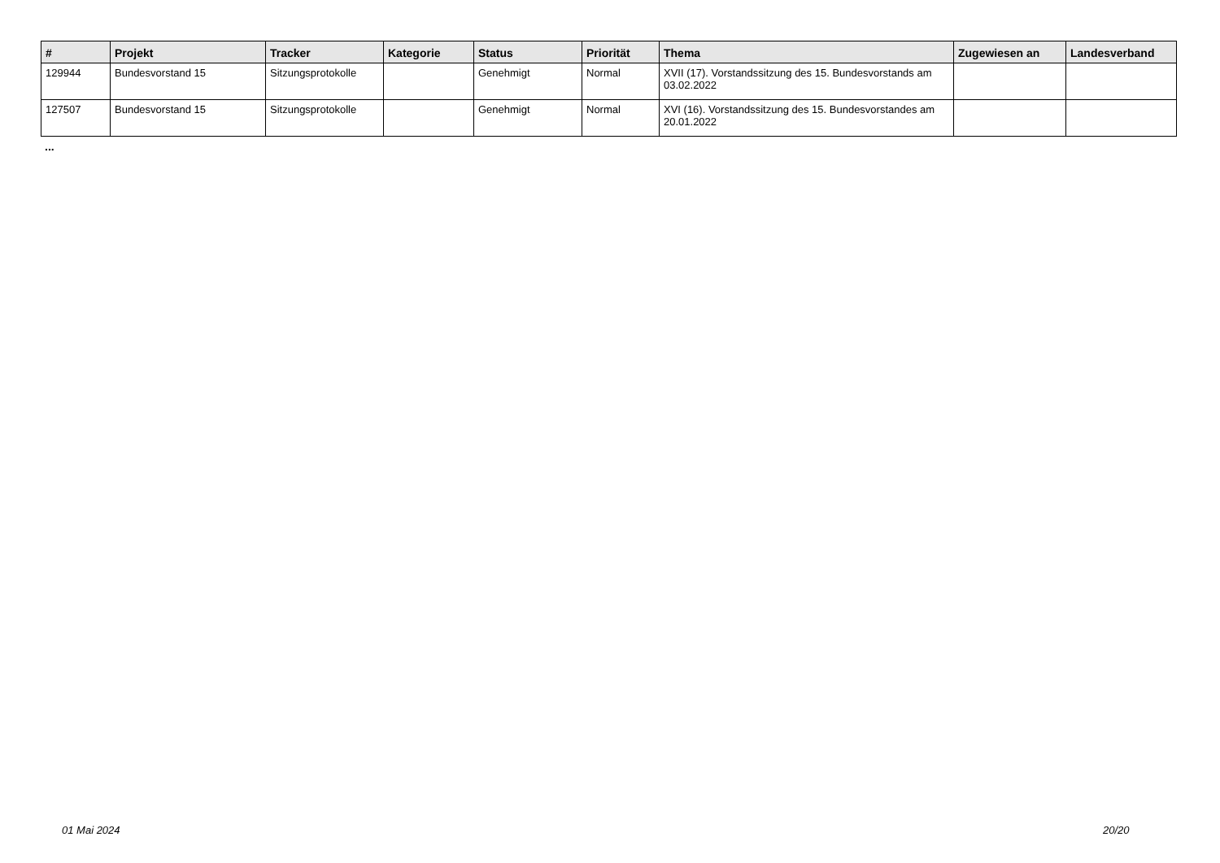| # | Projekt | Tracker | Kategorie | Status | Priorität | Thema | Zugewiesen an | Landesverband |
| --- | --- | --- | --- | --- | --- | --- | --- | --- |
| 129944 | Bundesvorstand 15 | Sitzungsprotokolle | | Genehmigt | Normal | XVII (17). Vorstandssitzung des 15. Bundesvorstands am 03.02.2022 | | |
| 127507 | Bundesvorstand 15 | Sitzungsprotokolle | | Genehmigt | Normal | XVI (16). Vorstandssitzung des 15. Bundesvorstandes am 20.01.2022 | | |
...
01 Mai 2024 20/20